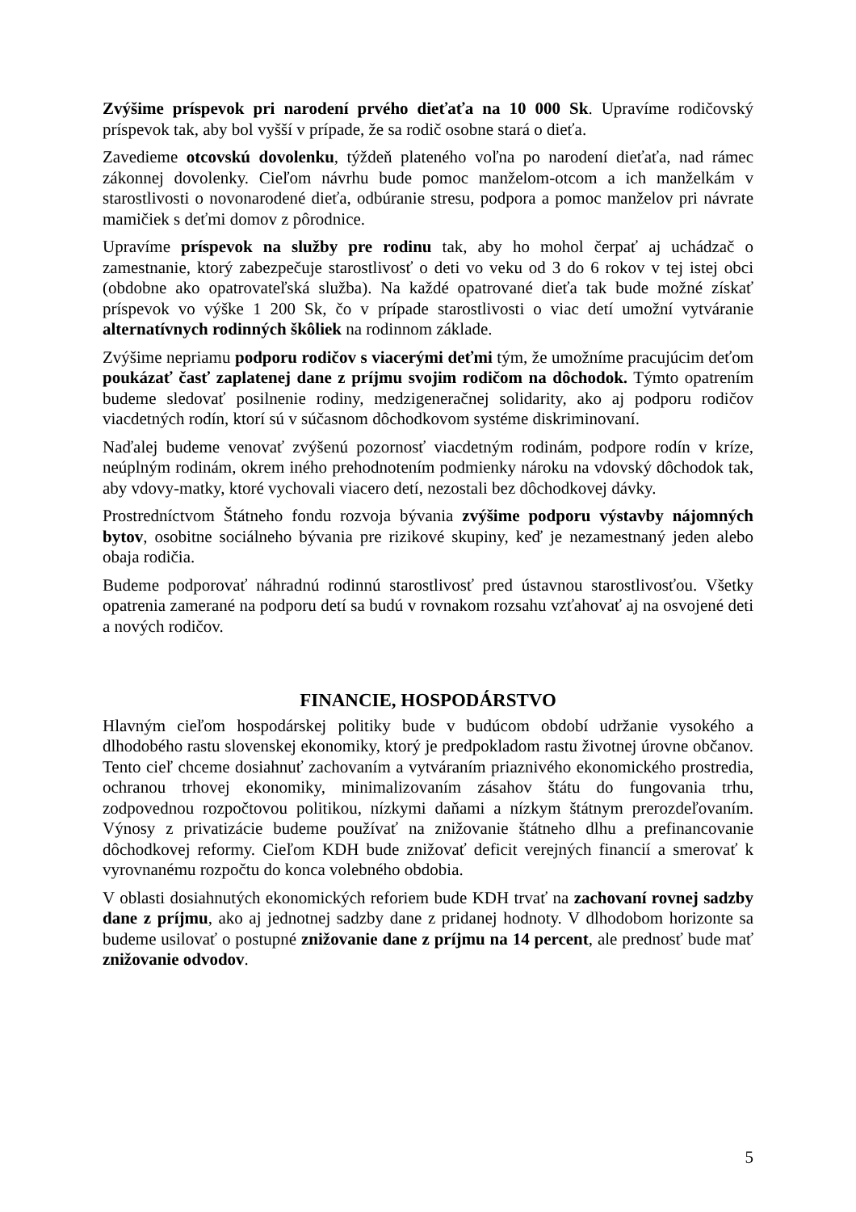Zvýšime príspevok pri narodení prvého dieťaťa na 10 000 Sk. Upravíme rodičovský príspevok tak, aby bol vyšší v prípade, že sa rodič osobne stará o dieťa.
Zavedieme otcovskú dovolenku, týždeň plateného voľna po narodení dieťaťa, nad rámec zákonnej dovolenky. Cieľom návrhu bude pomoc manželom-otcom a ich manželkám v starostlivosti o novonarodené dieťa, odbúranie stresu, podpora a pomoc manželov pri návrate mamičiek s deťmi domov z pôrodnice.
Upravíme príspevok na služby pre rodinu tak, aby ho mohol čerpať aj uchádzač o zamestnanie, ktorý zabezpečuje starostlivosť o deti vo veku od 3 do 6 rokov v tej istej obci (obdobne ako opatrovateľská služba). Na každé opatrované dieťa tak bude možné získať príspevok vo výške 1 200 Sk, čo v prípade starostlivosti o viac detí umožní vytváranie alternatívnych rodinných škôliek na rodinnom základe.
Zvýšime nepriamu podporu rodičov s viacerými deťmi tým, že umožníme pracujúcim deťom poukázať časť zaplatenej dane z príjmu svojim rodičom na dôchodok. Týmto opatrením budeme sledovať posilnenie rodiny, medzigeneračnej solidarity, ako aj podporu rodičov viacdetných rodín, ktorí sú v súčasnom dôchodkovom systéme diskriminovaní.
Naďalej budeme venovať zvýšenú pozornosť viacdetným rodinám, podpore rodín v kríze, neúplným rodinám, okrem iného prehodnotením podmienky nároku na vdovský dôchodok tak, aby vdovy-matky, ktoré vychovali viacero detí, nezostali bez dôchodkovej dávky.
Prostredníctvom Štátneho fondu rozvoja bývania zvýšime podporu výstavby nájomných bytov, osobitne sociálneho bývania pre rizikové skupiny, keď je nezamestnaný jeden alebo obaja rodičia.
Budeme podporovať náhradnú rodinnú starostlivosť pred ústavnou starostlivosťou. Všetky opatrenia zamerané na podporu detí sa budú v rovnakom rozsahu vzťahovať aj na osvojené deti a nových rodičov.
FINANCIE, HOSPODÁRSTVO
Hlavným cieľom hospodárskej politiky bude v budúcom období udržanie vysokého a dlhodobého rastu slovenskej ekonomiky, ktorý je predpokladom rastu životnej úrovne občanov. Tento cieľ chceme dosiahnuť zachovaním a vytváraním priaznivého ekonomického prostredia, ochranou trhovej ekonomiky, minimalizovaním zásahov štátu do fungovania trhu, zodpovednou rozpočtovou politikou, nízkymi daňami a nízkym štátnym prerozdeľovaním. Výnosy z privatizácie budeme používať na znižovanie štátneho dlhu a prefinancovanie dôchodkovej reformy. Cieľom KDH bude znižovať deficit verejných financií a smerovať k vyrovnanému rozpočtu do konca volebného obdobia.
V oblasti dosiahnutých ekonomických reforiem bude KDH trvať na zachovaní rovnej sadzby dane z príjmu, ako aj jednotnej sadzby dane z pridanej hodnoty. V dlhodobom horizonte sa budeme usilovať o postupné znižovanie dane z príjmu na 14 percent, ale prednosť bude mať znižovanie odvodov.
5